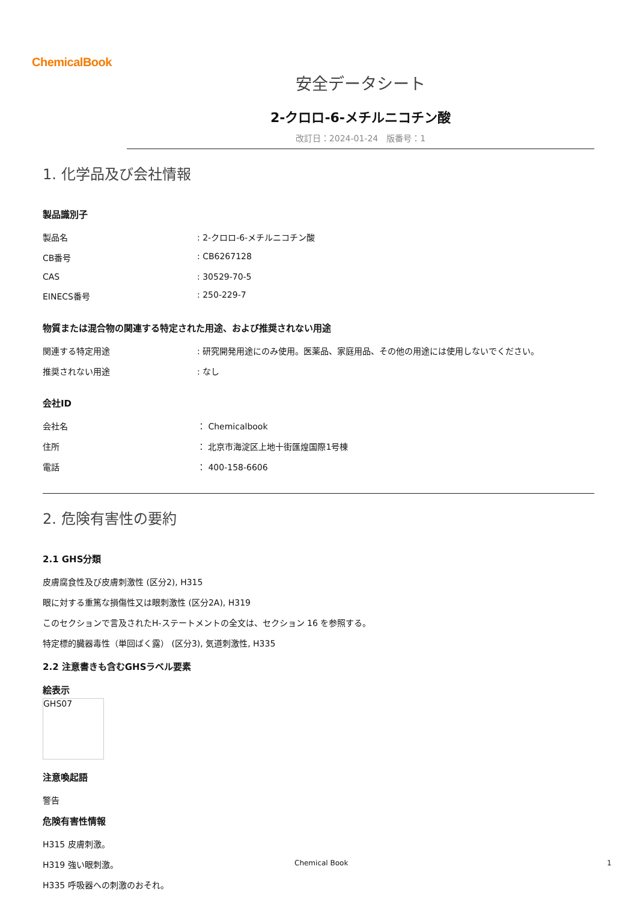ChemicalBook
安全データシート
2-クロロ-6-メチルニコチン酸
改訂日：2024-01-24　版番号：1
1. 化学品及び会社情報
製品識別子
| 製品名 | : 2-クロロ-6-メチルニコチン酸 |
| CB番号 | : CB6267128 |
| CAS | : 30529-70-5 |
| EINECS番号 | : 250-229-7 |
物質または混合物の関連する特定された用途、および推奨されない用途
| 関連する特定用途 | : 研究開発用途にのみ使用。医薬品、家庭用品、その他の用途には使用しないでください。 |
| 推奨されない用途 | : なし |
会社ID
| 会社名 | ： Chemicalbook |
| 住所 | ： 北京市海淀区上地十街匯煌国際1号棟 |
| 電話 | ： 400-158-6606 |
2. 危険有害性の要約
2.1 GHS分類
皮膚腐食性及び皮膚刺激性 (区分2), H315
眼に対する重篤な損傷性又は眼刺激性 (区分2A), H319
このセクションで言及されたH-ステートメントの全文は、セクション 16 を参照する。
特定標的臓器毒性（単回ばく露） (区分3), 気道刺激性, H335
2.2 注意書きも含むGHSラベル要素
絵表示
GHS07
注意喚起語
警告
危険有害性情報
H315 皮膚刺激。
H319 強い眼刺激。
H335 呼吸器への刺激のおそれ。
Chemical Book 1